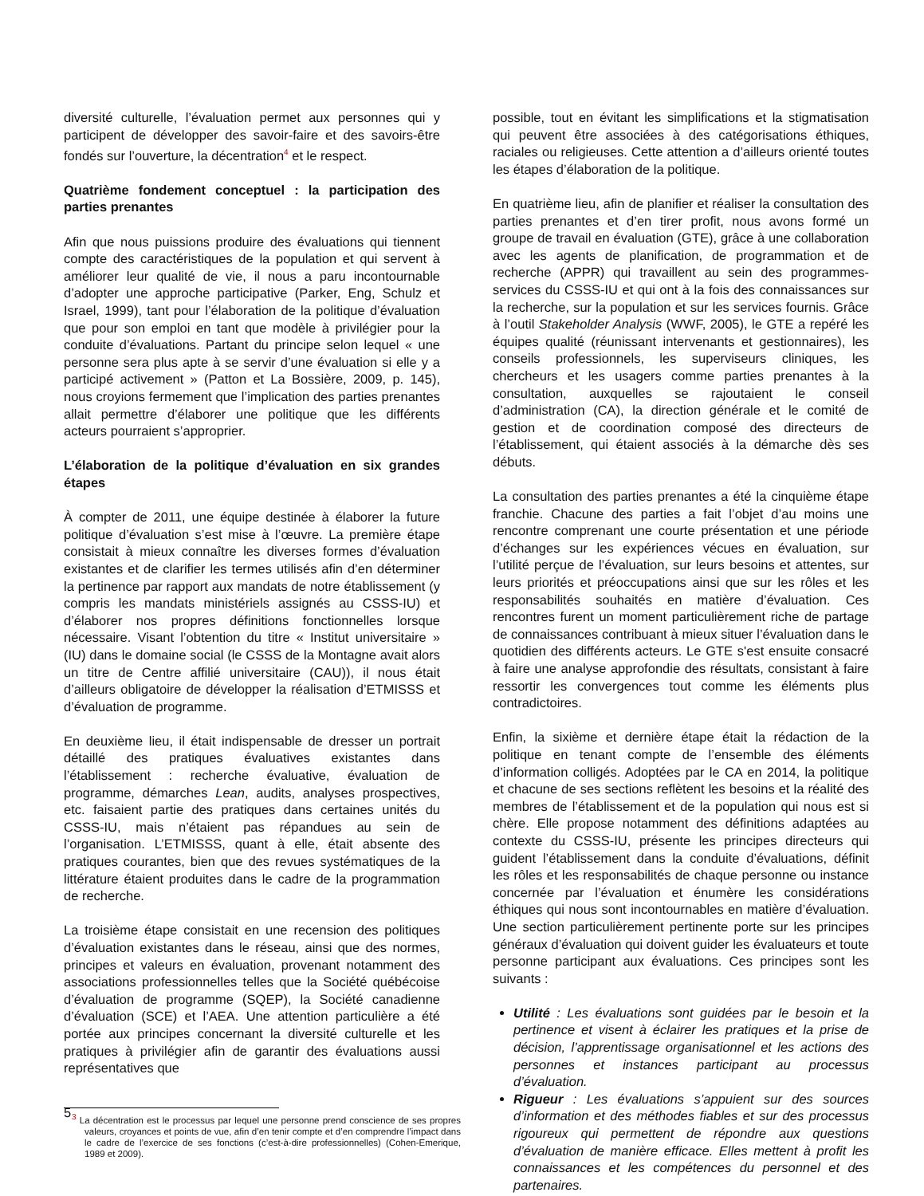diversité culturelle, l’évaluation permet aux personnes qui y participent de développer des savoir-faire et des savoirs-être fondés sur l’ouverture, la décentration<sup>4</sup> et le respect.
Quatrième fondement conceptuel : la participation des parties prenantes
Afin que nous puissions produire des évaluations qui tiennent compte des caractéristiques de la population et qui servent à améliorer leur qualité de vie, il nous a paru incontournable d’adopter une approche participative (Parker, Eng, Schulz et Israel, 1999), tant pour l’élaboration de la politique d’évaluation que pour son emploi en tant que modèle à privilégier pour la conduite d’évaluations. Partant du principe selon lequel « une personne sera plus apte à se servir d’une évaluation si elle y a participé activement » (Patton et La Bossière, 2009, p. 145), nous croyions fermement que l’implication des parties prenantes allait permettre d’élaborer une politique que les différents acteurs pourraient s’approprier.
L’élaboration de la politique d’évaluation en six grandes étapes
À compter de 2011, une équipe destinée à élaborer la future politique d’évaluation s’est mise à l’œuvre. La première étape consistait à mieux connaître les diverses formes d’évaluation existantes et de clarifier les termes utilisés afin d’en déterminer la pertinence par rapport aux mandats de notre établissement (y compris les mandats ministériels assignés au CSSS-IU) et d’élaborer nos propres définitions fonctionnelles lorsque nécessaire. Visant l’obtention du titre « Institut universitaire » (IU) dans le domaine social (le CSSS de la Montagne avait alors un titre de Centre affilié universitaire (CAU)), il nous était d’ailleurs obligatoire de développer la réalisation d’ETMISSS et d’évaluation de programme.
En deuxième lieu, il était indispensable de dresser un portrait détaillé des pratiques évaluatives existantes dans l’établissement : recherche évaluative, évaluation de programme, démarches Lean, audits, analyses prospectives, etc. faisaient partie des pratiques dans certaines unités du CSSS-IU, mais n’étaient pas répandues au sein de l’organisation. L’ETMISSS, quant à elle, était absente des pratiques courantes, bien que des revues systématiques de la littérature étaient produites dans le cadre de la programmation de recherche.
La troisième étape consistait en une recension des politiques d’évaluation existantes dans le réseau, ainsi que des normes, principes et valeurs en évaluation, provenant notamment des associations professionnelles telles que la Société québécoise d’évaluation de programme (SQEP), la Société canadienne d’évaluation (SCE) et l’AEA. Une attention particulière a été portée aux principes concernant la diversité culturelle et les pratiques à privilégier afin de garantir des évaluations aussi représentatives que
<sup>3</sup> La décentration est le processus par lequel une personne prend conscience de ses propres valeurs, croyances et points de vue, afin d’en tenir compte et d’en comprendre l’impact dans le cadre de l’exercice de ses fonctions (c’est-à-dire professionnelles) (Cohen-Emerique, 1989 et 2009).
possible, tout en évitant les simplifications et la stigmatisation qui peuvent être associées à des catégorisations éthiques, raciales ou religieuses. Cette attention a d’ailleurs orienté toutes les étapes d’élaboration de la politique.
En quatrième lieu, afin de planifier et réaliser la consultation des parties prenantes et d’en tirer profit, nous avons formé un groupe de travail en évaluation (GTE), grâce à une collaboration avec les agents de planification, de programmation et de recherche (APPR) qui travaillent au sein des programmes-services du CSSS-IU et qui ont à la fois des connaissances sur la recherche, sur la population et sur les services fournis. Grâce à l’outil Stakeholder Analysis (WWF, 2005), le GTE a repéré les équipes qualité (réunissant intervenants et gestionnaires), les conseils professionnels, les superviseurs cliniques, les chercheurs et les usagers comme parties prenantes à la consultation, auxquelles se rajoutaient le conseil d’administration (CA), la direction générale et le comité de gestion et de coordination composé des directeurs de l’établissement, qui étaient associés à la démarche dès ses débuts.
La consultation des parties prenantes a été la cinquième étape franchie. Chacune des parties a fait l’objet d’au moins une rencontre comprenant une courte présentation et une période d’échanges sur les expériences vécues en évaluation, sur l’utilité perçue de l’évaluation, sur leurs besoins et attentes, sur leurs priorités et préoccupations ainsi que sur les rôles et les responsabilités souhaités en matière d’évaluation. Ces rencontres furent un moment particulièrement riche de partage de connaissances contribuant à mieux situer l’évaluation dans le quotidien des différents acteurs. Le GTE s'est ensuite consacré à faire une analyse approfondie des résultats, consistant à faire ressortir les convergences tout comme les éléments plus contradictoires.
Enfin, la sixième et dernière étape était la rédaction de la politique en tenant compte de l’ensemble des éléments d’information colligés. Adoptées par le CA en 2014, la politique et chacune de ses sections reflètent les besoins et la réalité des membres de l’établissement et de la population qui nous est si chère. Elle propose notamment des définitions adaptées au contexte du CSSS-IU, présente les principes directeurs qui guident l’établissement dans la conduite d’évaluations, définit les rôles et les responsabilités de chaque personne ou instance concernée par l’évaluation et énumère les considérations éthiques qui nous sont incontournables en matière d’évaluation. Une section particulièrement pertinente porte sur les principes généraux d’évaluation qui doivent guider les évaluateurs et toute personne participant aux évaluations. Ces principes sont les suivants :
Utilité : Les évaluations sont guidées par le besoin et la pertinence et visent à éclairer les pratiques et la prise de décision, l’apprentissage organisationnel et les actions des personnes et instances participant au processus d’évaluation.
Rigueur : Les évaluations s’appuient sur des sources d’information et des méthodes fiables et sur des processus rigoureux qui permettent de répondre aux questions d’évaluation de manière efficace. Elles mettent à profit les connaissances et les compétences du personnel et des partenaires.
5